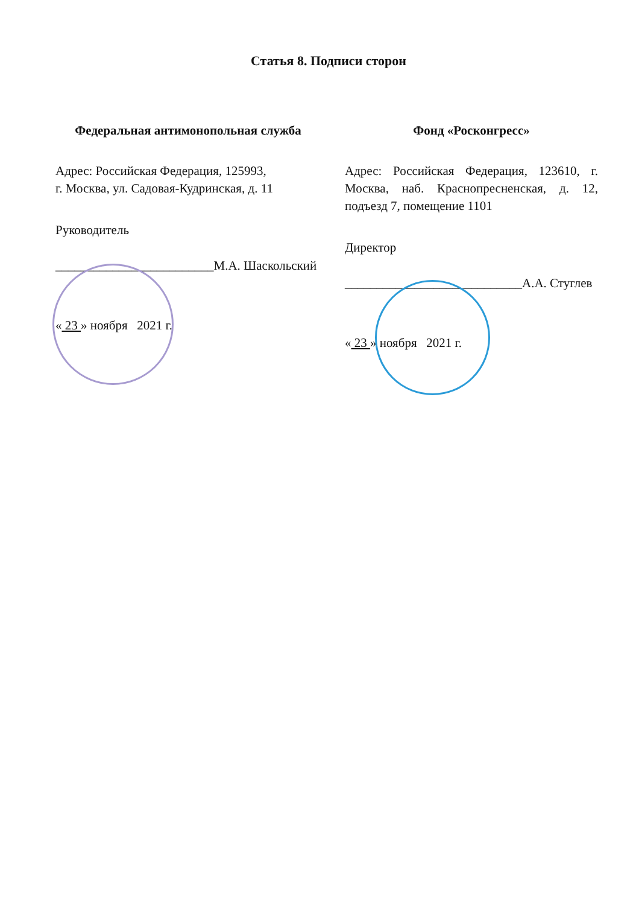Статья 8. Подписи сторон
Федеральная антимонопольная служба
Адрес: Российская Федерация, 125993,
г. Москва, ул. Садовая-Кудринская, д. 11
Руководитель
_________________________М.А. Шаскольский
« 23 » ноября 2021 г.
Фонд «Росконгресс»
Адрес: Российская Федерация, 123610, г. Москва, наб. Краснопресненская, д. 12, подъезд 7, помещение 1101
Директор
____________________________А.А. Стуглев
« 23 » ноября 2021 г.